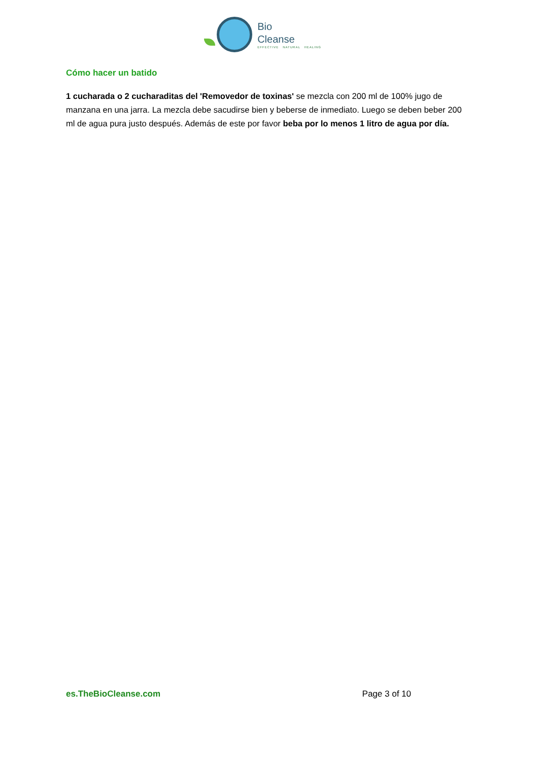Bio
Cleanse
EFFECTIVE NATURAL HEALING
Cómo hacer un batido
1 cucharada o 2 cucharaditas del 'Removedor de toxinas' se mezcla con 200 ml de 100% jugo de manzana en una jarra. La mezcla debe sacudirse bien y beberse de inmediato. Luego se deben beber 200 ml de agua pura justo después. Además de este por favor beba por lo menos 1 litro de agua por día.
es.TheBioCleanse.com Page 3 of 10